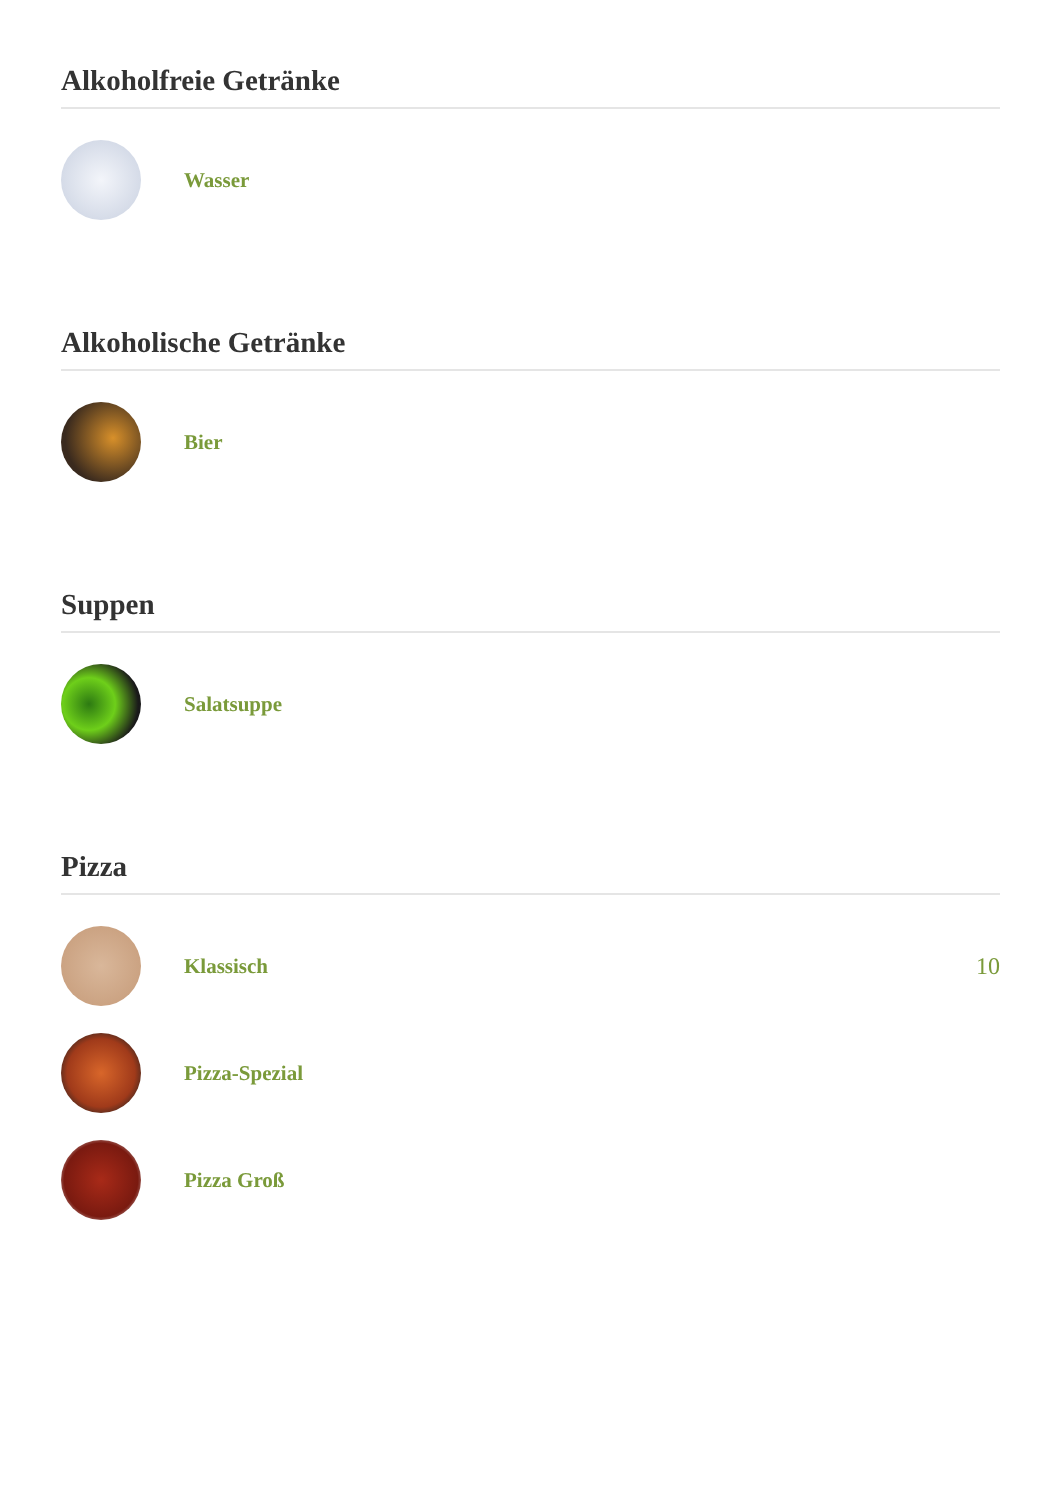Alkoholfreie Getränke
Wasser
Alkoholische Getränke
Bier
Suppen
Salatsuppe
Pizza
Klassisch 10
Pizza-Spezial
Pizza Groß